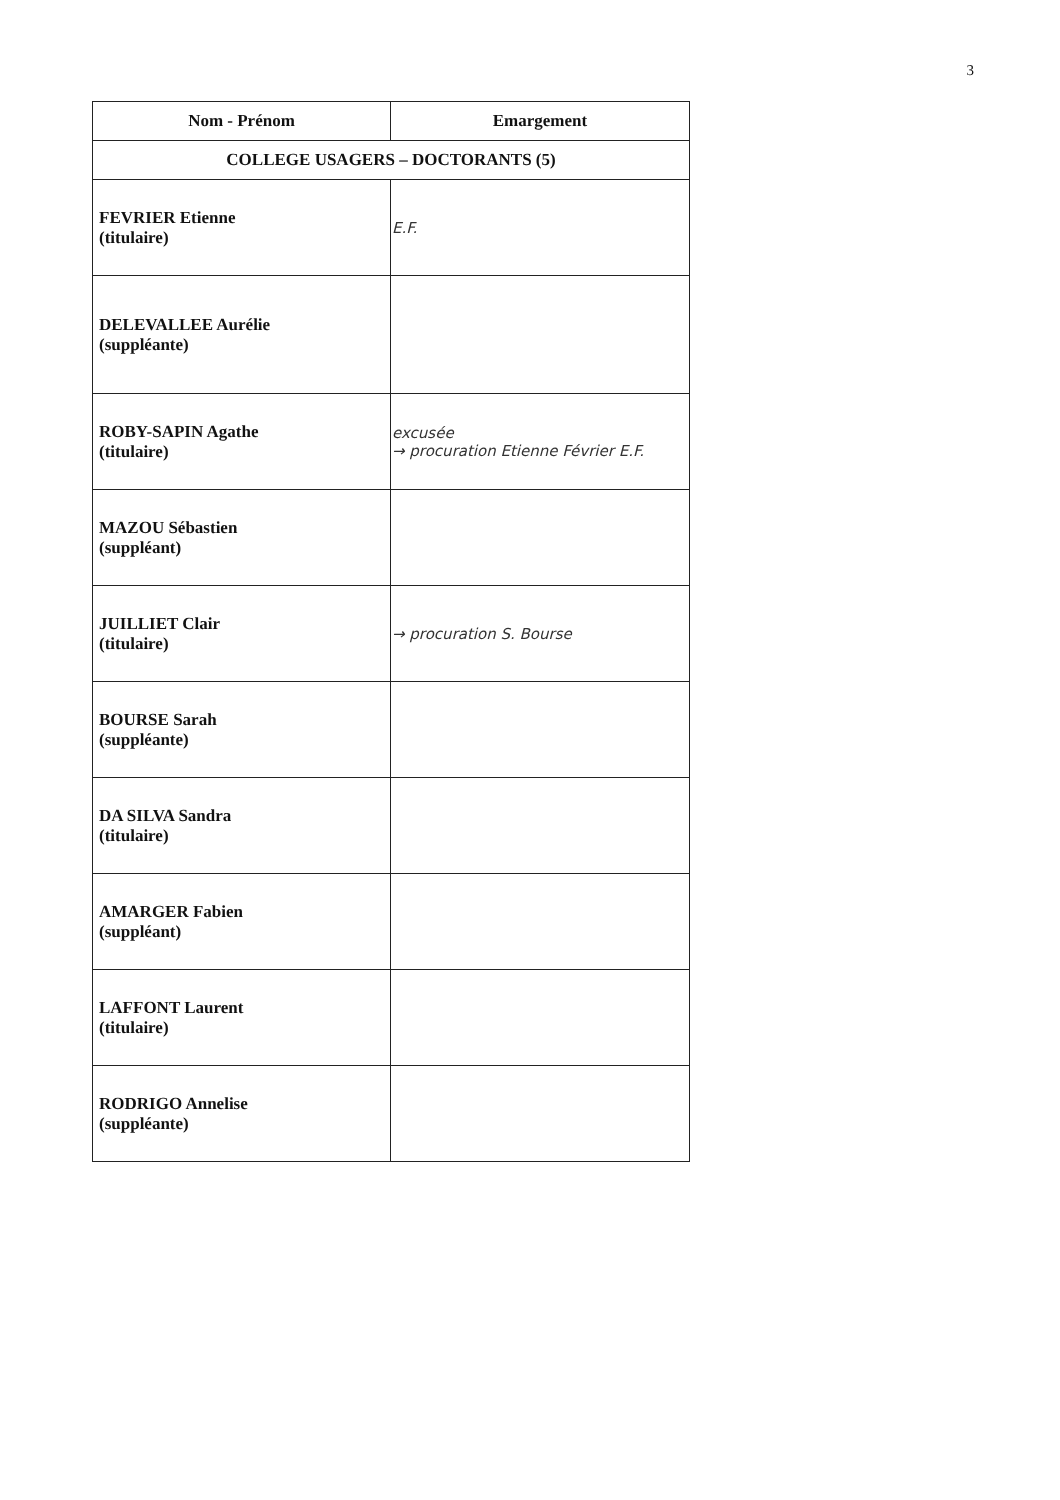3
| Nom - Prénom | Emargement |
| --- | --- |
| COLLEGE USAGERS – DOCTORANTS (5) | |
| FEVRIER Etienne (titulaire) | E.F. |
| DELEVALLEE Aurélie (suppléante) | |
| ROBY-SAPIN Agathe (titulaire) | excusée → procuration Etienne Février E.F. |
| MAZOU Sébastien (suppléant) | |
| JUILLIET Clair (titulaire) | → procuration S. Bourse |
| BOURSE Sarah (suppléante) | |
| DA SILVA Sandra (titulaire) | |
| AMARGER Fabien (suppléant) | |
| LAFFONT Laurent (titulaire) | |
| RODRIGO Annelise (suppléante) | |